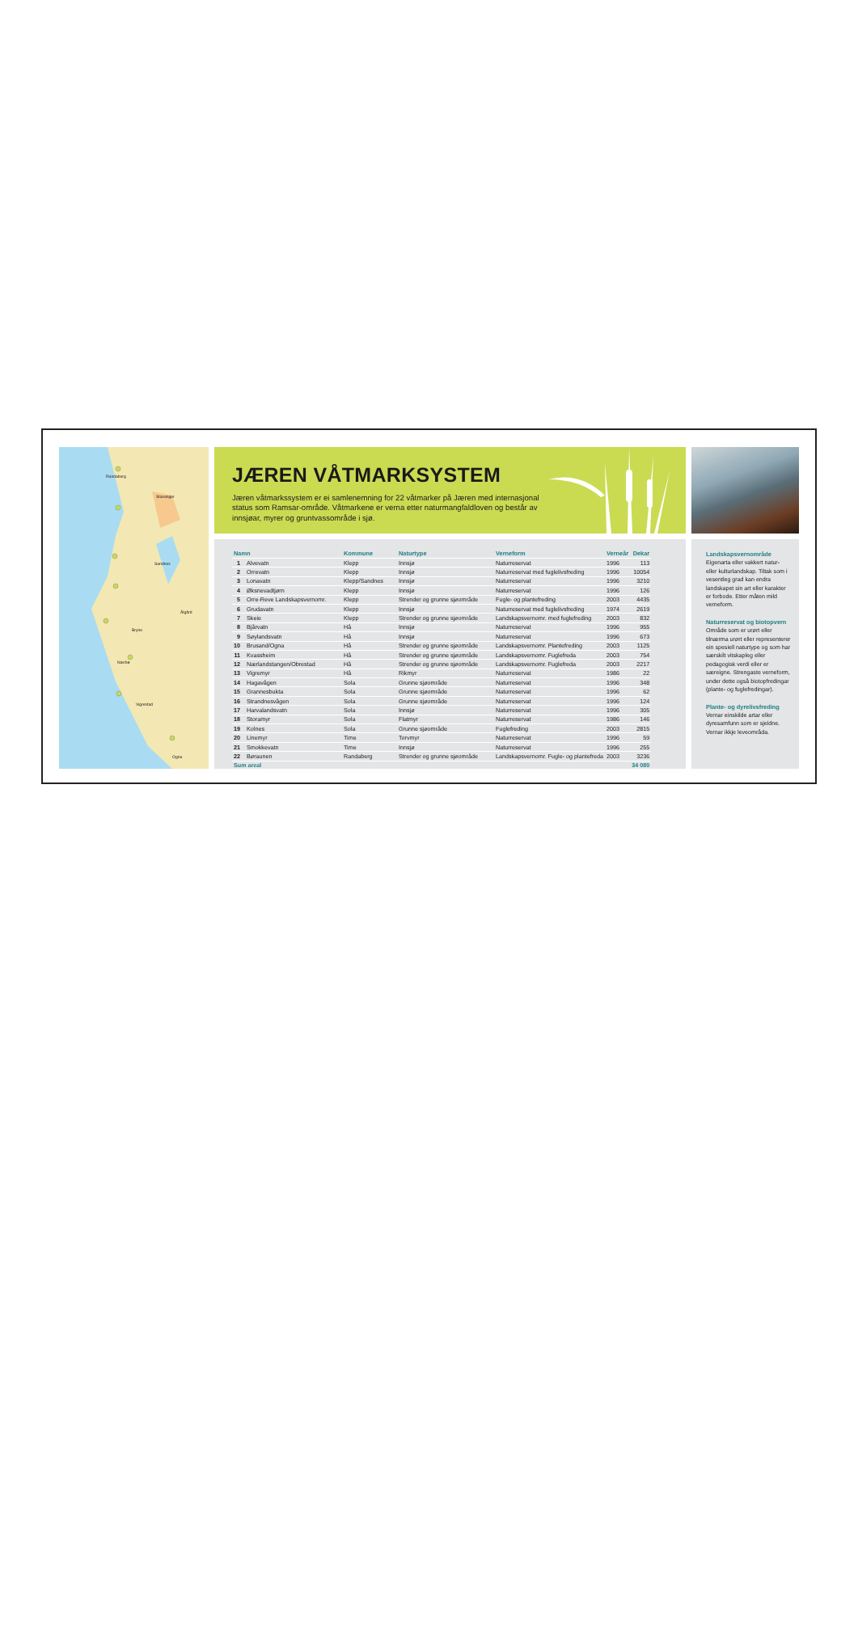Stavanger
Sandnes
Ålgård
Bryne
Nærbø
Randaberg
Vigrestad
Ogna
JÆREN VÅTMARKSYSTEM
Jæren våtmarkssystem er ei samlenemning for 22 våtmarker på Jæren med internasjonal status som Ramsar-område. Våtmarkene er verna etter naturmangfaldloven og består av innsjøar, myrer og gruntvassområde i sjø.
| Namn | | Kommune | Naturtype | Verneform | Verneår | Dekar |
| --- | --- | --- | --- | --- | --- | --- |
| 1 | Alvevatn | Klepp | Innsjø | Naturreservat | 1996 | 113 |
| 2 | Orrevatn | Klepp | Innsjø | Naturreservat med fuglelivsfreding | 1996 | 10054 |
| 3 | Lonavatn | Klepp/Sandnes | Innsjø | Naturreservat | 1996 | 3210 |
| 4 | Øksnevadtjørn | Klepp | Innsjø | Naturreservat | 1996 | 126 |
| 5 | Orre-Reve Landskapsvernomr. | Klepp | Strender og grunne sjøområde | Fugle- og plantefreding | 2003 | 4435 |
| 6 | Grudavatn | Klepp | Innsjø | Naturreservat med fuglelivsfreding | 1974 | 2619 |
| 7 | Skeie | Klepp | Strender og grunne sjøområde | Landskapsvernomr. med fuglefreding | 2003 | 832 |
| 8 | Bjårvatn | Hå | Innsjø | Naturreservat | 1996 | 955 |
| 9 | Søylandsvatn | Hå | Innsjø | Naturreservat | 1996 | 673 |
| 10 | Brusand/Ogna | Hå | Strender og grunne sjøområde | Landskapsvernomr. Plantefreding | 2003 | 1125 |
| 11 | Kvassheim | Hå | Strender og grunne sjøområde | Landskapsvernomr. Fuglefreda | 2003 | 754 |
| 12 | Nærlandstangen/Obrestad | Hå | Strender og grunne sjøområde | Landskapsvernomr. Fuglefreda | 2003 | 2217 |
| 13 | Vigremyr | Hå | Rikmyr | Naturreservat | 1986 | 22 |
| 14 | Hagavågen | Sola | Grunne sjøområde | Naturreservat | 1996 | 348 |
| 15 | Grannesbukta | Sola | Grunne sjøområde | Naturreservat | 1996 | 62 |
| 16 | Strandnesvågen | Sola | Grunne sjøområde | Naturreservat | 1996 | 124 |
| 17 | Harvalandsvatn | Sola | Innsjø | Naturreservat | 1996 | 305 |
| 18 | Storamyr | Sola | Flatmyr | Naturreservat | 1986 | 146 |
| 19 | Kolnes | Sola | Grunne sjøområde | Fuglefreding | 2003 | 2815 |
| 20 | Linemyr | Time | Torvmyr | Naturreservat | 1996 | 59 |
| 21 | Smokkevatn | Time | Innsjø | Naturreservat | 1996 | 255 |
| 22 | Børaunen | Randaberg | Strender og grunne sjøområde | Landskapsvernomr. Fugle- og plantefreda | 2003 | 3236 |
| Sum areal | | | | | | 34 080 |
Landskapsvernområde
Eigenarta eller vakkert natur- eller kulturlandskap. Tiltak som i vesentleg grad kan endra landskapet sin art eller karakter er forbode. Etter måten mild verneform.
Naturreservat og biotopvern
Område som er urørt eller tilnærma urørt eller representerer ein spesiell naturtype og som har særskilt vitskapleg eller pedagogisk verdi eller er særeigne. Strengaste verneform, under dette også biotopfredingar (plante- og fuglefredingar).
Plante- og dyrelivsfreding
Vernar einskilde artar eller dyresamfunn som er sjeldne. Vernar ikkje leveområda.